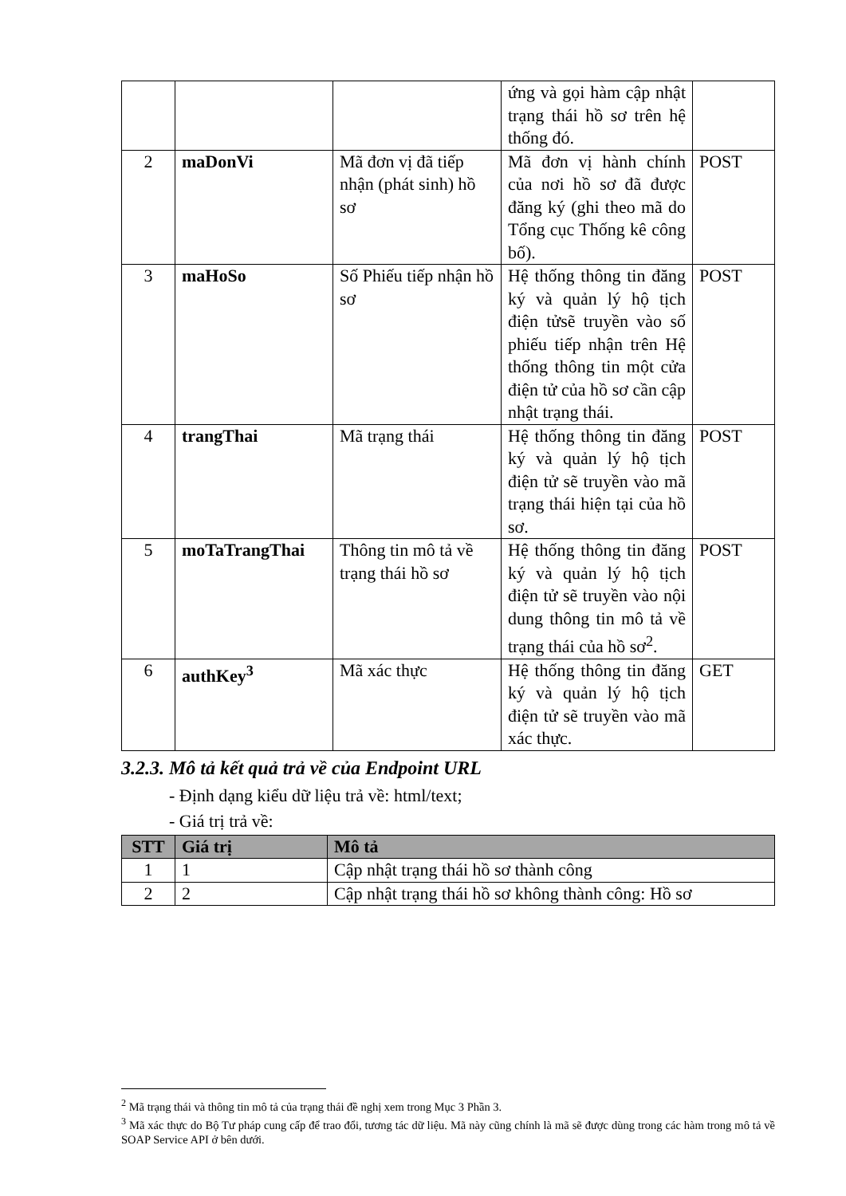| | | | ứng và gọi hàm cập nhật trạng thái hồ sơ trên hệ thống đó. | |
| 2 | maDonVi | Mã đơn vị đã tiếp nhận (phát sinh) hồ sơ | Mã đơn vị hành chính của nơi hồ sơ đã được đăng ký (ghi theo mã do Tổng cục Thống kê công bố). | POST |
| 3 | maHoSo | Số Phiếu tiếp nhận hồ sơ | Hệ thống thông tin đăng ký và quản lý hộ tịch điện tửsẽ truyền vào số phiếu tiếp nhận trên Hệ thống thông tin một cửa điện tử của hồ sơ cần cập nhật trạng thái. | POST |
| 4 | trangThai | Mã trạng thái | Hệ thống thông tin đăng ký và quản lý hộ tịch điện tử sẽ truyền vào mã trạng thái hiện tại của hồ sơ. | POST |
| 5 | moTaTrangThai | Thông tin mô tả về trạng thái hồ sơ | Hệ thống thông tin đăng ký và quản lý hộ tịch điện tử sẽ truyền vào nội dung thông tin mô tả về trạng thái của hồ sơ<sup>2</sup>. | POST |
| 6 | authKey<sup>3</sup> | Mã xác thực | Hệ thống thông tin đăng ký và quản lý hộ tịch điện tử sẽ truyền vào mã xác thực. | GET |
3.2.3. Mô tả kết quả trả về của Endpoint URL
- Định dạng kiểu dữ liệu trả về: html/text;
- Giá trị trả về:
| STT | Giá trị | Mô tả |
| --- | --- | --- |
| 1 | 1 | Cập nhật trạng thái hồ sơ thành công |
| 2 | 2 | Cập nhật trạng thái hồ sơ không thành công: Hồ sơ |
<sup>2</sup> Mã trạng thái và thông tin mô tả của trạng thái đề nghị xem trong Mục 3 Phần 3.
<sup>3</sup> Mã xác thực do Bộ Tư pháp cung cấp để trao đổi, tương tác dữ liệu. Mã này cũng chính là mã sẽ được dùng trong các hàm trong mô tả về SOAP Service API ở bên dưới.